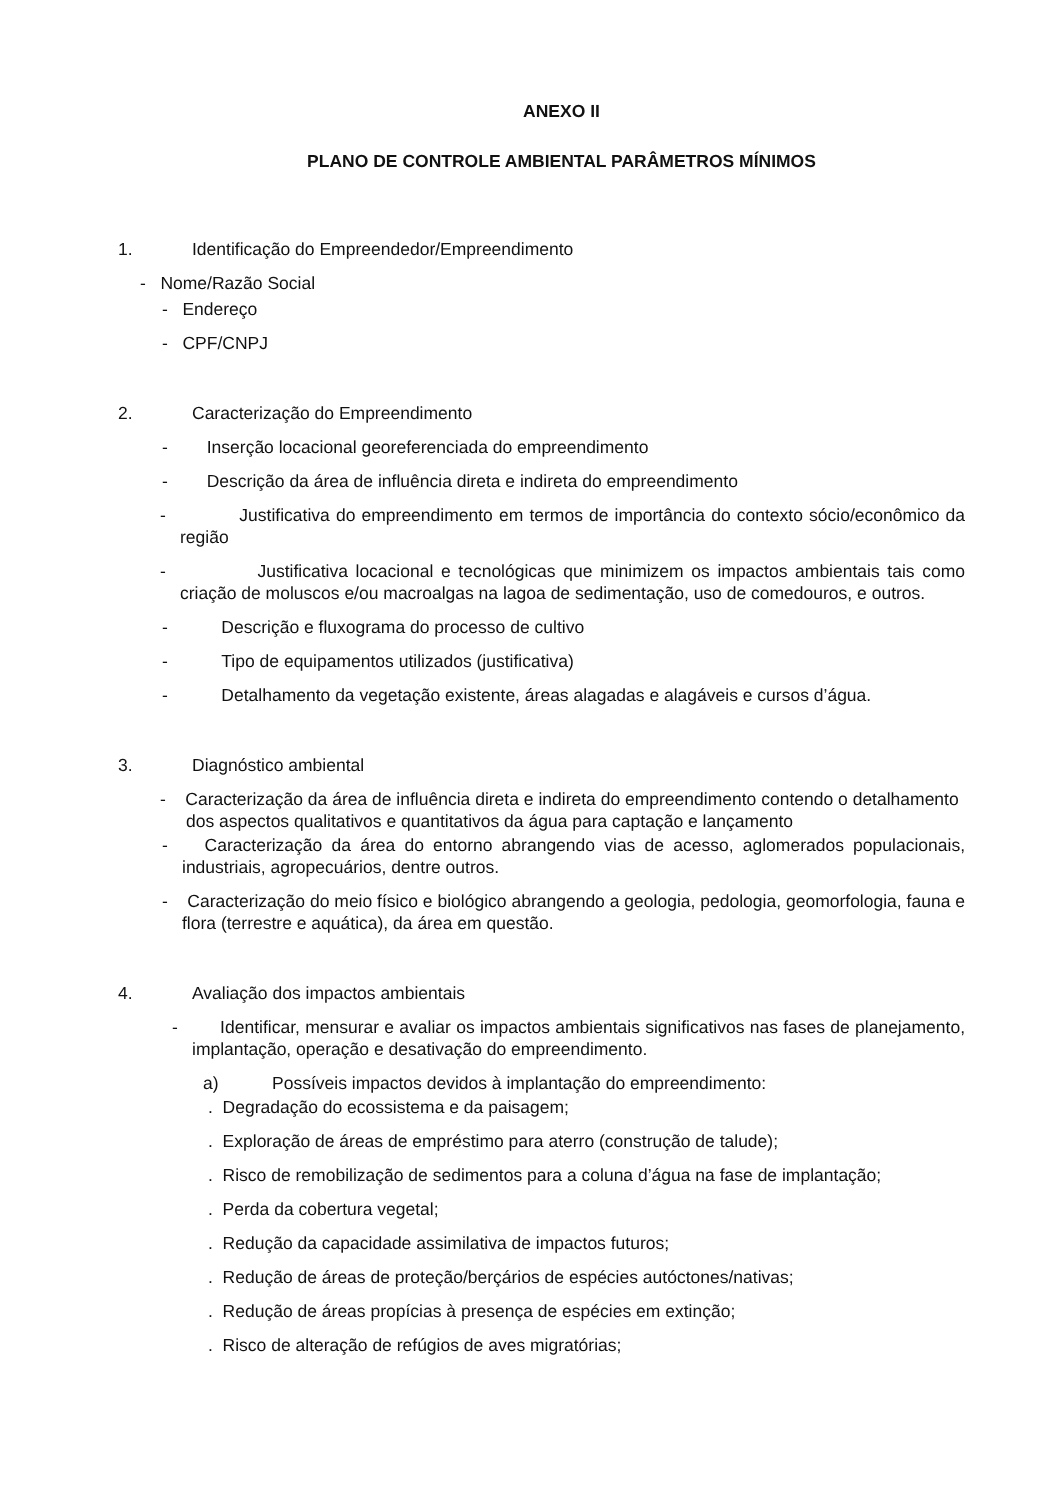ANEXO II
PLANO DE CONTROLE AMBIENTAL PARÂMETROS MÍNIMOS
1. Identificação do Empreendedor/Empreendimento
- Nome/Razão Social
- Endereço
- CPF/CNPJ
2. Caracterização do Empreendimento
- Inserção locacional georeferenciada do empreendimento
- Descrição da área de influência direta e indireta do empreendimento
- Justificativa do empreendimento em termos de importância do contexto sócio/econômico da região
- Justificativa locacional e tecnológicas que minimizem os impactos ambientais tais como criação de moluscos e/ou macroalgas na lagoa de sedimentação, uso de comedouros, e outros.
- Descrição e fluxograma do processo de cultivo
- Tipo de equipamentos utilizados (justificativa)
- Detalhamento da vegetação existente, áreas alagadas e alagáveis e cursos d’água.
3. Diagnóstico ambiental
- Caracterização da área de influência direta e indireta do empreendimento contendo o detalhamento dos aspectos qualitativos e quantitativos da água para captação e lançamento
- Caracterização da área do entorno abrangendo vias de acesso, aglomerados populacionais, industriais, agropecuários, dentre outros.
- Caracterização do meio físico e biológico abrangendo a geologia, pedologia, geomorfologia, fauna e flora (terrestre e aquática), da área em questão.
4. Avaliação dos impactos ambientais
- Identificar, mensurar e avaliar os impactos ambientais significativos nas fases de planejamento, implantação, operação e desativação do empreendimento.
a) Possíveis impactos devidos à implantação do empreendimento:
. Degradação do ecossistema e da paisagem;
. Exploração de áreas de empréstimo para aterro (construção de talude);
. Risco de remobilização de sedimentos para a coluna d’água na fase de implantação;
. Perda da cobertura vegetal;
. Redução da capacidade assimilativa de impactos futuros;
. Redução de áreas de proteção/berçários de espécies autóctones/nativas;
. Redução de áreas propícias à presença de espécies em extinção;
. Risco de alteração de refúgios de aves migratórias;